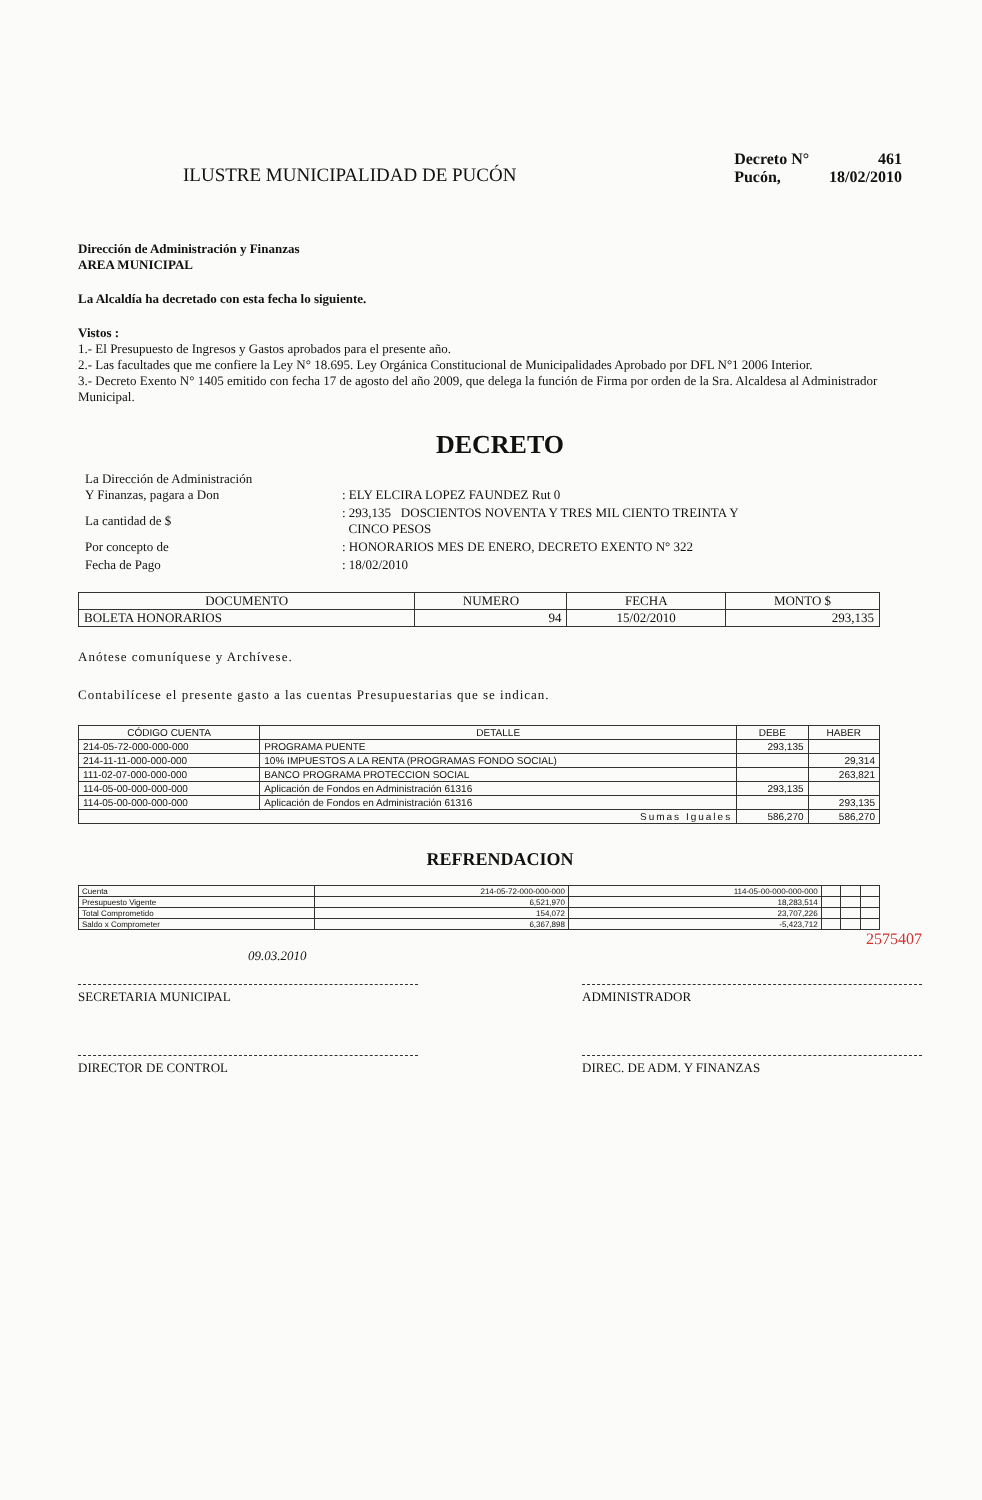ILUSTRE MUNICIPALIDAD DE PUCÓN
| Decreto N° | 461 |
| Pucón, | 18/02/2010 |
Dirección de Administración y Finanzas
AREA MUNICIPAL
La Alcaldía ha decretado con esta fecha lo siguiente.
Vistos :
1.- El Presupuesto de Ingresos y Gastos aprobados para el presente año.
2.- Las facultades que me confiere la Ley N° 18.695. Ley Orgánica Constitucional de Municipalidades Aprobado por DFL N°1 2006 Interior.
3.- Decreto Exento N° 1405 emitido con fecha 17 de agosto del año 2009, que delega la función de Firma por orden de la Sra. Alcaldesa al Administrador Municipal.
DECRETO
| La Dirección de Administración Y Finanzas, pagara a Don | : ELY ELCIRA LOPEZ FAUNDEZ Rut 0 |
| La cantidad de $ | : 293,135 DOSCIENTOS NOVENTA Y TRES MIL CIENTO TREINTA Y CINCO PESOS |
| Por concepto de | : HONORARIOS MES DE ENERO, DECRETO EXENTO N° 322 |
| Fecha de Pago | : 18/02/2010 |
| DOCUMENTO | NUMERO | FECHA | MONTO $ |
| --- | --- | --- | --- |
| BOLETA HONORARIOS | 94 | 15/02/2010 | 293,135 |
Anótese comuníquese y Archívese.
Contabilícese el presente gasto a las cuentas Presupuestarias que se indican.
| CÓDIGO CUENTA | DETALLE | DEBE | HABER |
| --- | --- | --- | --- |
| 214-05-72-000-000-000 | PROGRAMA PUENTE | 293,135 | |
| 214-11-11-000-000-000 | 10% IMPUESTOS A LA RENTA (PROGRAMAS FONDO SOCIAL) | | 29,314 |
| 111-02-07-000-000-000 | BANCO PROGRAMA PROTECCION SOCIAL | | 263,821 |
| 114-05-00-000-000-000 | Aplicación de Fondos en Administración 61316 | 293,135 | |
| 114-05-00-000-000-000 | Aplicación de Fondos en Administración 61316 | | 293,135 |
| Sumas Iguales | | 586,270 | 586,270 |
REFRENDACION
| Cuenta | 214-05-72-000-000-000 | 114-05-00-000-000-000 | | | |
| Presupuesto Vigente | 6,521,970 | 18,283,514 | | | |
| Total Comprometido | 154,072 | 23,707,226 | | | |
| Saldo x Comprometer | 6,367,898 | -5,423,712 | | | |
2575407
09.03.2010
SECRETARIA MUNICIPAL ADMINISTRADOR
DIRECTOR DE CONTROL DIREC. DE ADM. Y FINANZAS